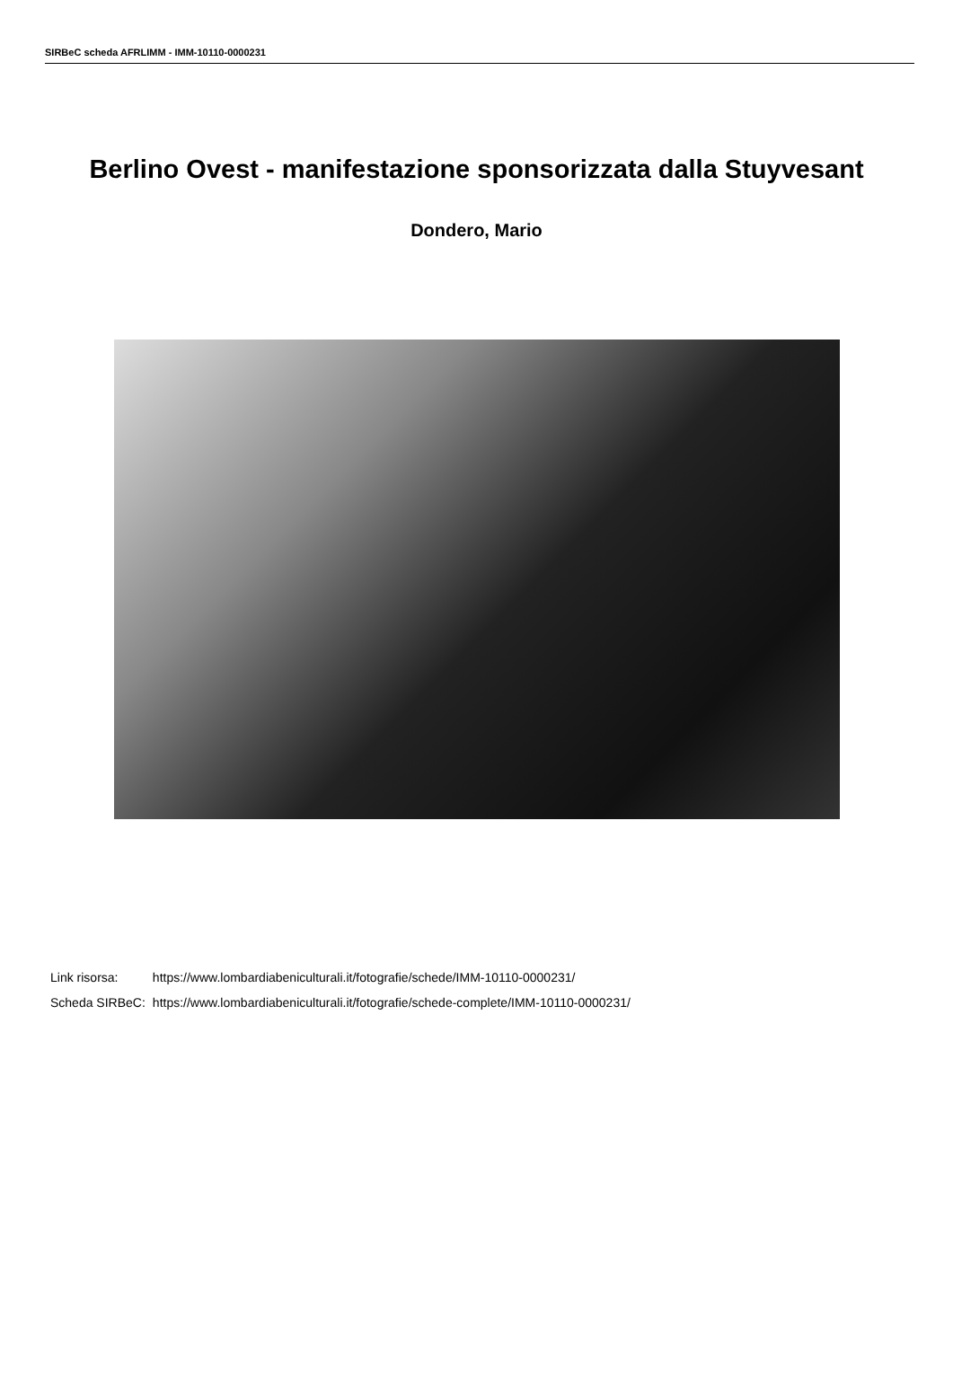SIRBeC scheda AFRLIMM - IMM-10110-0000231
Berlino Ovest - manifestazione sponsorizzata dalla Stuyvesant
Dondero, Mario
| Link risorsa: | https://www.lombardiabeniculturali.it/fotografie/schede/IMM-10110-0000231/ |
| Scheda SIRBeC: | https://www.lombardiabeniculturali.it/fotografie/schede-complete/IMM-10110-0000231/ |